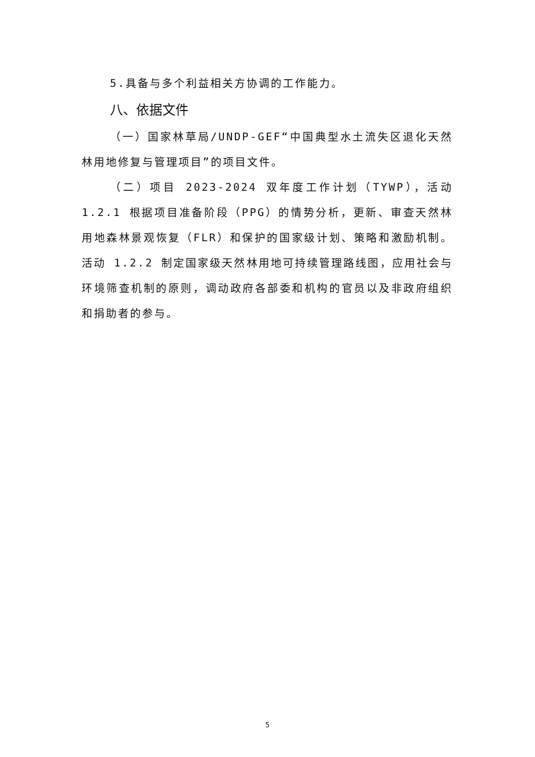5.具备与多个利益相关方协调的工作能力。
八、依据文件
（一）国家林草局/UNDP-GEF“中国典型水土流失区退化天然林用地修复与管理项目”的项目文件。
（二）项目 2023-2024 双年度工作计划（TYWP），活动 1.2.1 根据项目准备阶段（PPG）的情势分析，更新、审查天然林用地森林景观恢复（FLR）和保护的国家级计划、策略和激励机制。活动 1.2.2 制定国家级天然林用地可持续管理路线图，应用社会与环境筛查机制的原则，调动政府各部委和机构的官员以及非政府组织和捐助者的参与。
5